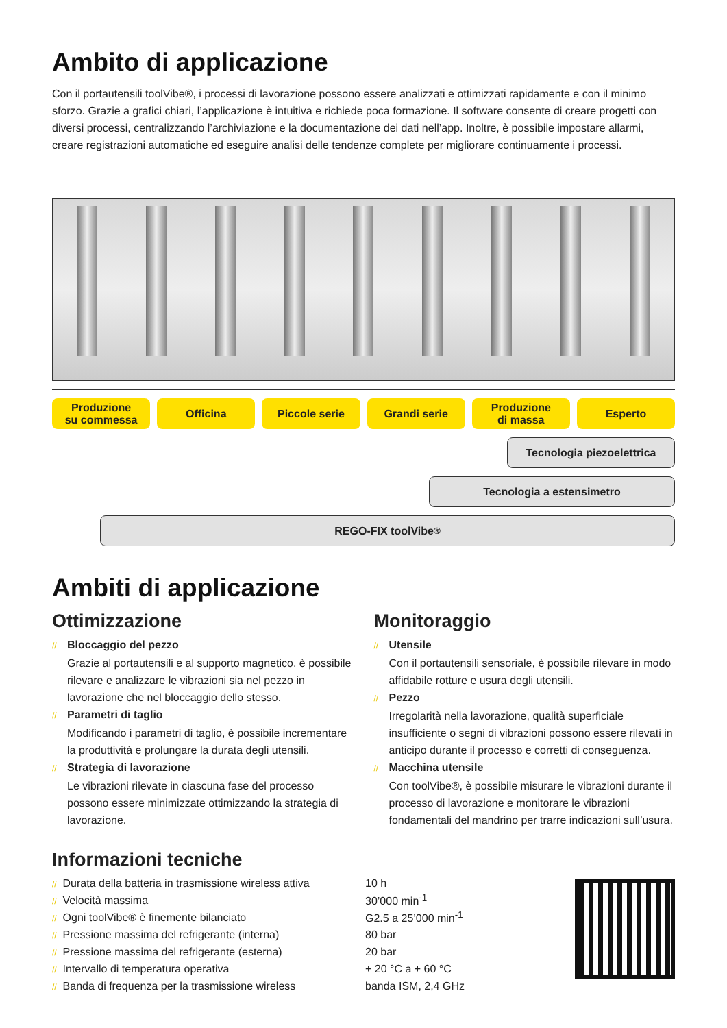Ambito di applicazione
Con il portautensili toolVibe®, i processi di lavorazione possono essere analizzati e ottimizzati rapidamente e con il minimo sforzo. Grazie a grafici chiari, l’applicazione è intuitiva e richiede poca formazione. Il software consente di creare progetti con diversi processi, centralizzando l’archiviazione e la documentazione dei dati nell’app. Inoltre, è possibile impostare allarmi, creare registrazioni automatiche ed eseguire analisi delle tendenze complete per migliorare continuamente i processi.
Produzione
su commessa
Officina Piccole serie Grandi serie Produzione
di massa
Esperto
Tecnologia piezoelettrica
Tecnologia a estensimetro
REGO-FIX toolVibe<sup>®</sup>
Ambiti di applicazione
Ottimizzazione
// Bloccaggio del pezzo
Grazie al portautensili e al supporto magnetico, è possibile rilevare e analizzare le vibrazioni sia nel pezzo in lavorazione che nel bloccaggio dello stesso.
// Parametri di taglio
Modificando i parametri di taglio, è possibile incrementare la produttività e prolungare la durata degli utensili.
// Strategia di lavorazione
Le vibrazioni rilevate in ciascuna fase del processo possono essere minimizzate ottimizzando la strategia di lavorazione.
Monitoraggio
// Utensile
Con il portautensili sensoriale, è possibile rilevare in modo affidabile rotture e usura degli utensili.
// Pezzo
Irregolarità nella lavorazione, qualità superficiale insufficiente o segni di vibrazioni possono essere rilevati in anticipo durante il processo e corretti di conseguenza.
// Macchina utensile
Con toolVibe®, è possibile misurare le vibrazioni durante il processo di lavorazione e monitorare le vibrazioni fondamentali del mandrino per trarre indicazioni sull’usura.
Informazioni tecniche
| // Durata della batteria in trasmissione wireless attiva | 10 h |
| // Velocità massima | 30’000 min<sup>-1</sup> |
| // Ogni toolVibe® è finemente bilanciato | G2.5 a 25’000 min<sup>-1</sup> |
| // Pressione massima del refrigerante (interna) | 80 bar |
| // Pressione massima del refrigerante (esterna) | 20 bar |
| // Intervallo di temperatura operativa | + 20 °C a + 60 °C |
| // Banda di frequenza per la trasmissione wireless | banda ISM, 2,4 GHz |